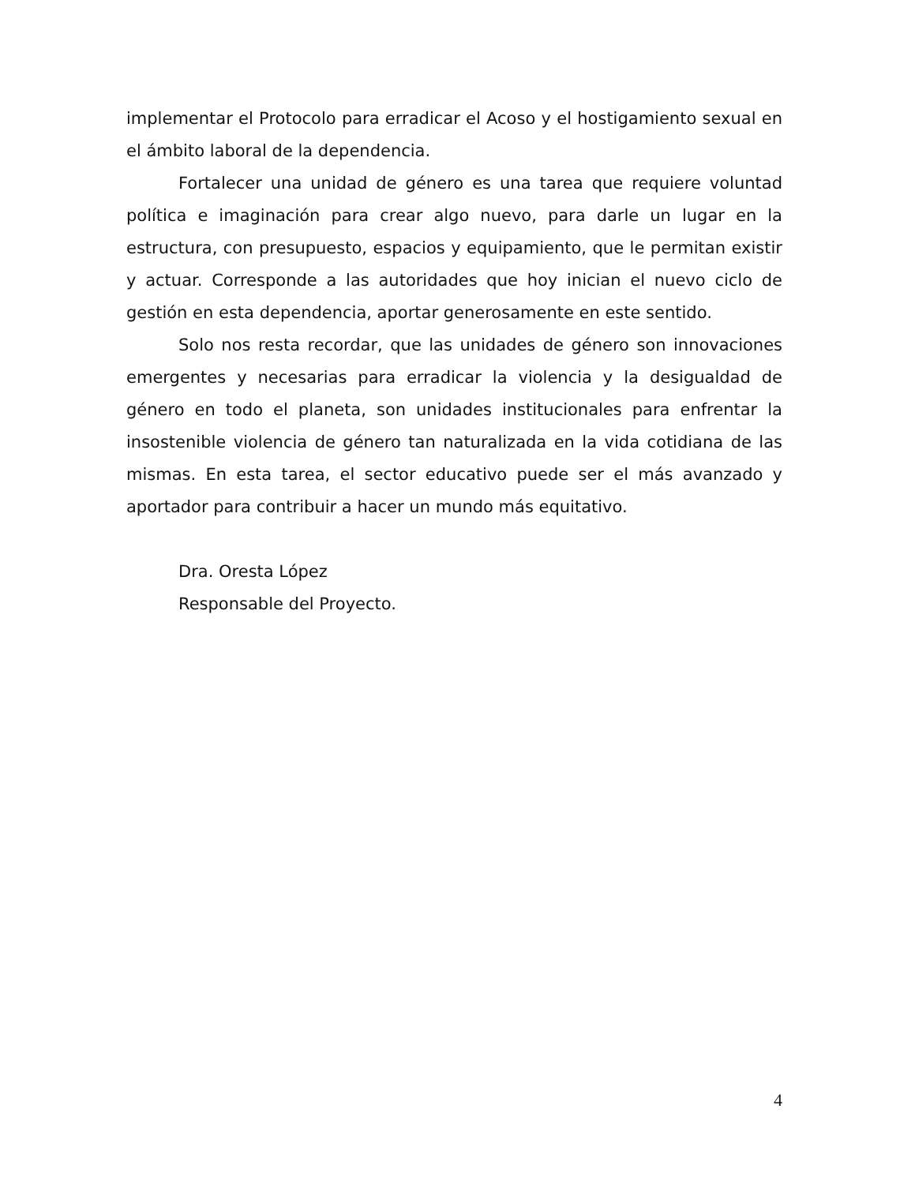implementar el Protocolo para erradicar el Acoso y el hostigamiento sexual en el ámbito laboral de la dependencia.
Fortalecer una unidad de género es una tarea que requiere voluntad política e imaginación para crear algo nuevo, para darle un lugar en la estructura, con presupuesto, espacios y equipamiento, que le permitan existir y actuar. Corresponde a las autoridades que hoy inician el nuevo ciclo de gestión en esta dependencia, aportar generosamente en este sentido.
Solo nos resta recordar, que las unidades de género son innovaciones emergentes y necesarias para erradicar la violencia y la desigualdad de género en todo el planeta, son unidades institucionales para enfrentar la insostenible violencia de género tan naturalizada en la vida cotidiana de las mismas. En esta tarea, el sector educativo puede ser el más avanzado y aportador para contribuir a hacer un mundo más equitativo.
Dra. Oresta López
Responsable del Proyecto.
4